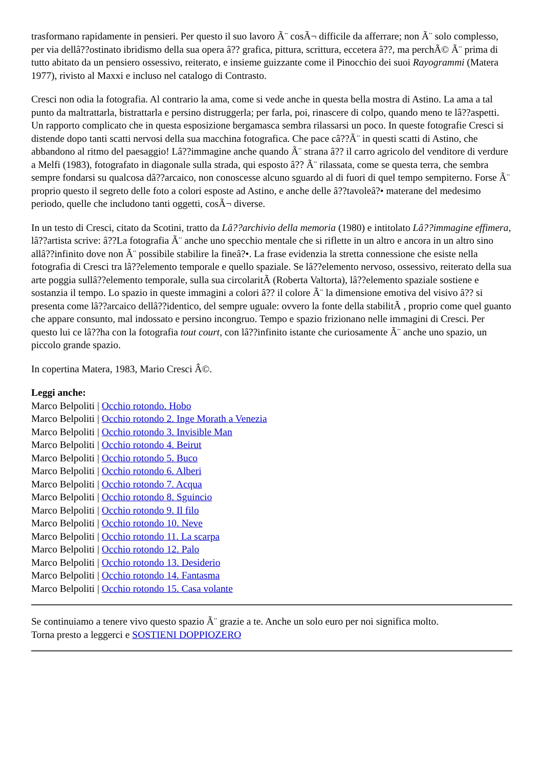trasformano rapidamente in pensieri. Per questo il suo lavoro Ã¨ cosÃ¬ difficile da afferrare; non Ã¨ solo complesso, per via dellâ??ostinato ibridismo della sua opera â?? grafica, pittura, scrittura, eccetera â??, ma perchÃ© Ã¨ prima di tutto abitato da un pensiero ossessivo, reiterato, e insieme guizzante come il Pinocchio dei suoi Rayogrammi (Matera 1977), rivisto al Maxxi e incluso nel catalogo di Contrasto.
Cresci non odia la fotografia. Al contrario la ama, come si vede anche in questa bella mostra di Astino. La ama a tal punto da maltrattarla, bistrattarla e persino distruggerla; per farla, poi, rinascere di colpo, quando meno te lâ??aspetti. Un rapporto complicato che in questa esposizione bergamasca sembra rilassarsi un poco. In queste fotografie Cresci si distende dopo tanti scatti nervosi della sua macchina fotografica. Che pace câ??Ã¨ in questi scatti di Astino, che abbandono al ritmo del paesaggio! Lâ??immagine anche quando Ã¨ strana â?? il carro agricolo del venditore di verdure a Melfi (1983), fotografato in diagonale sulla strada, qui esposto â?? Ã¨ rilassata, come se questa terra, che sembra sempre fondarsi su qualcosa dâ??arcaico, non conoscesse alcuno sguardo al di fuori di quel tempo sempiterno. Forse Ã¨ proprio questo il segreto delle foto a colori esposte ad Astino, e anche delle â??tavoleâ?• materane del medesimo periodo, quelle che includono tanti oggetti, cosÃ¬ diverse.
In un testo di Cresci, citato da Scotini, tratto da Lâ??archivio della memoria (1980) e intitolato Lâ??immagine effimera, lâ??artista scrive: â??La fotografia Ã¨ anche uno specchio mentale che si riflette in un altro e ancora in un altro sino allâ??infinito dove non Ã¨ possibile stabilire la fineâ?•. La frase evidenzia la stretta connessione che esiste nella fotografia di Cresci tra lâ??elemento temporale e quello spaziale. Se lâ??elemento nervoso, ossessivo, reiterato della sua arte poggia sullâ??elemento temporale, sulla sua circolaritÃ (Roberta Valtorta), lâ??elemento spaziale sostiene e sostanzia il tempo. Lo spazio in queste immagini a colori â?? il colore Ã¨ la dimensione emotiva del visivo â?? si presenta come lâ??arcaico dellâ??identico, del sempre uguale: ovvero la fonte della stabilitÃ , proprio come quel guanto che appare consunto, mal indossato e persino incongruo. Tempo e spazio frizionano nelle immagini di Cresci. Per questo lui ce lâ??ha con la fotografia tout court, con lâ??infinito istante che curiosamente Ã¨ anche uno spazio, un piccolo grande spazio.
In copertina Matera, 1983, Mario Cresci Â©.
Leggi anche:
Marco Belpoliti | Occhio rotondo. Hobo
Marco Belpoliti | Occhio rotondo 2. Inge Morath a Venezia
Marco Belpoliti | Occhio rotondo 3. Invisible Man
Marco Belpoliti | Occhio rotondo 4. Beirut
Marco Belpoliti | Occhio rotondo 5. Buco
Marco Belpoliti | Occhio rotondo 6. Alberi
Marco Belpoliti | Occhio rotondo 7. Acqua
Marco Belpoliti | Occhio rotondo 8. Sguincio
Marco Belpoliti | Occhio rotondo 9. Il filo
Marco Belpoliti | Occhio rotondo 10. Neve
Marco Belpoliti | Occhio rotondo 11. La scarpa
Marco Belpoliti | Occhio rotondo 12. Palo
Marco Belpoliti | Occhio rotondo 13. Desiderio
Marco Belpoliti | Occhio rotondo 14. Fantasma
Marco Belpoliti | Occhio rotondo 15. Casa volante
Se continuiamo a tenere vivo questo spazio Ã¨ grazie a te. Anche un solo euro per noi significa molto.
Torna presto a leggerci e SOSTIENI DOPPIOZERO